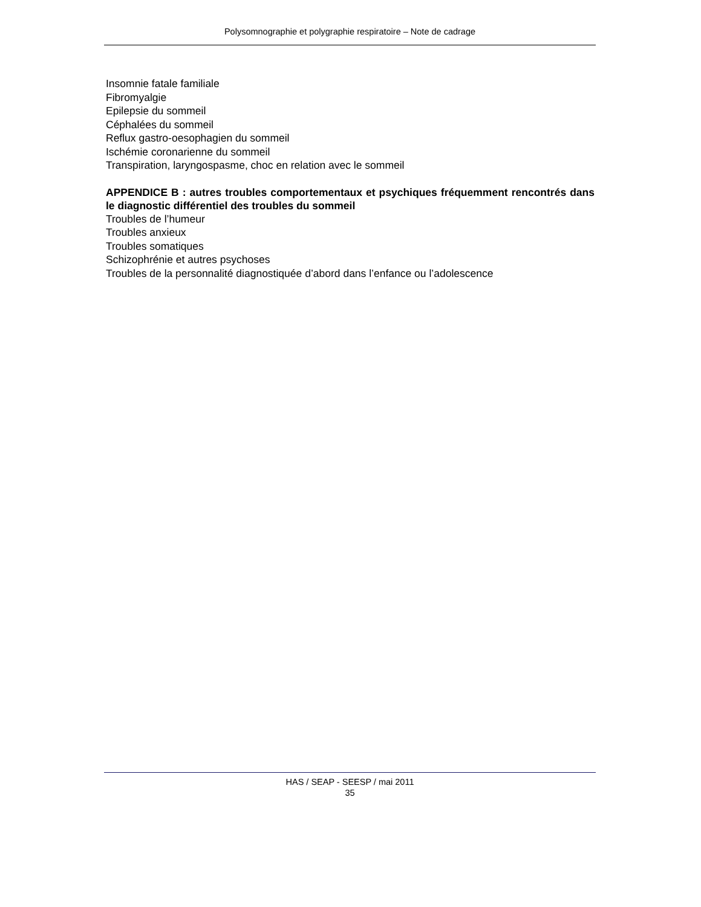Polysomnographie et polygraphie respiratoire – Note de cadrage
Insomnie fatale familiale
Fibromyalgie
Epilepsie du sommeil
Céphalées du sommeil
Reflux gastro-oesophagien du sommeil
Ischémie coronarienne du sommeil
Transpiration, laryngospasme, choc en relation avec le sommeil
APPENDICE B : autres troubles comportementaux et psychiques fréquemment rencontrés dans le diagnostic différentiel des troubles du sommeil
Troubles de l’humeur
Troubles anxieux
Troubles somatiques
Schizophrénie et autres psychoses
Troubles de la personnalité diagnostiquée d’abord dans l’enfance ou l’adolescence
HAS / SEAP - SEESP / mai 2011
35